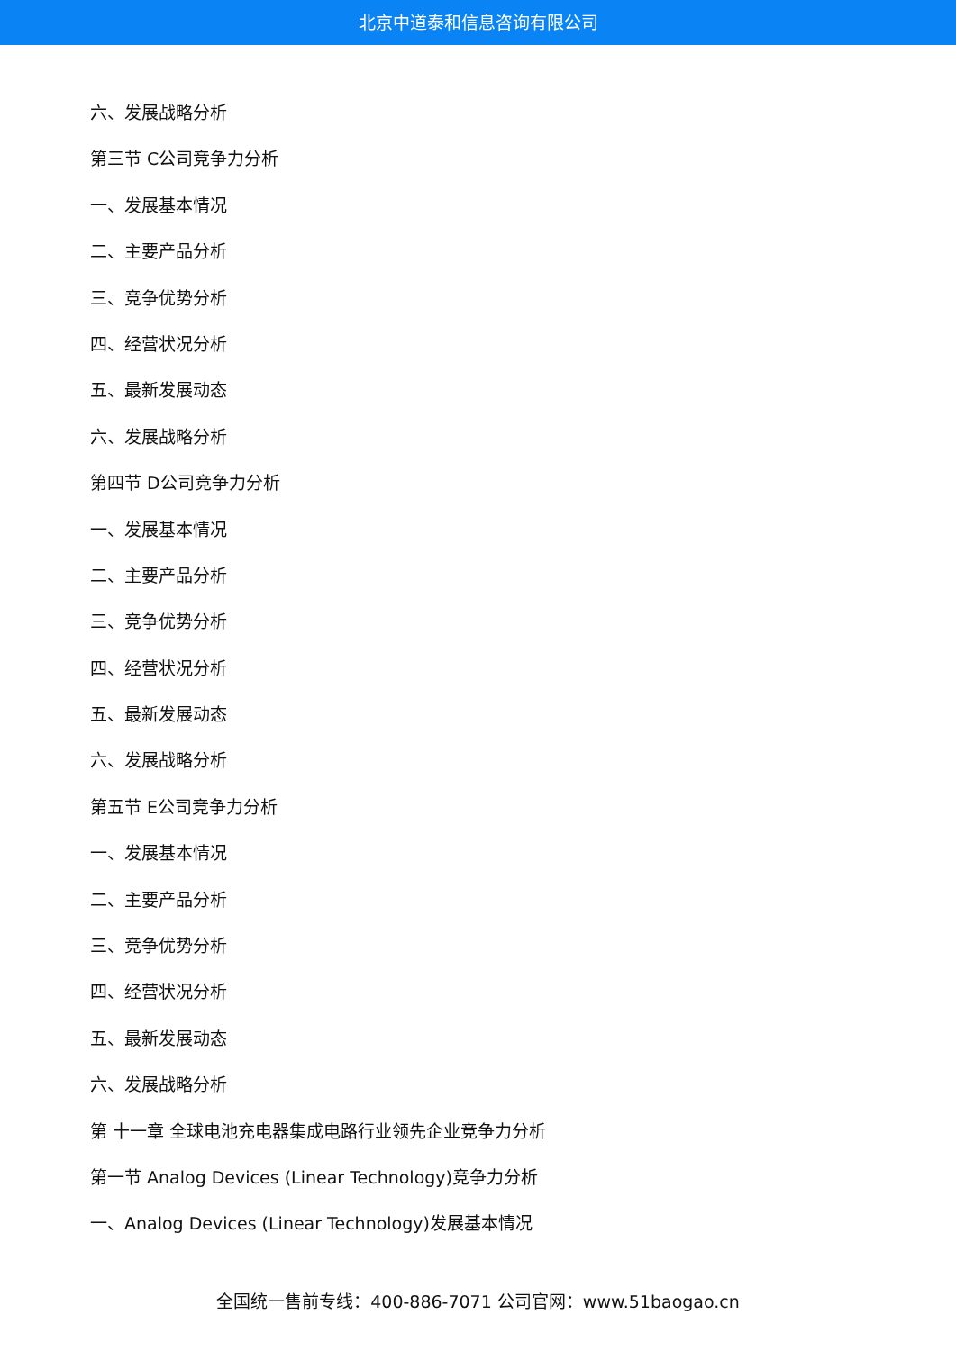北京中道泰和信息咨询有限公司
六、发展战略分析
第三节 C公司竞争力分析
一、发展基本情况
二、主要产品分析
三、竞争优势分析
四、经营状况分析
五、最新发展动态
六、发展战略分析
第四节 D公司竞争力分析
一、发展基本情况
二、主要产品分析
三、竞争优势分析
四、经营状况分析
五、最新发展动态
六、发展战略分析
第五节 E公司竞争力分析
一、发展基本情况
二、主要产品分析
三、竞争优势分析
四、经营状况分析
五、最新发展动态
六、发展战略分析
第 十一章 全球电池充电器集成电路行业领先企业竞争力分析
第一节 Analog Devices (Linear Technology)竞争力分析
一、Analog Devices (Linear Technology)发展基本情况
全国统一售前专线：400-886-7071 公司官网：www.51baogao.cn